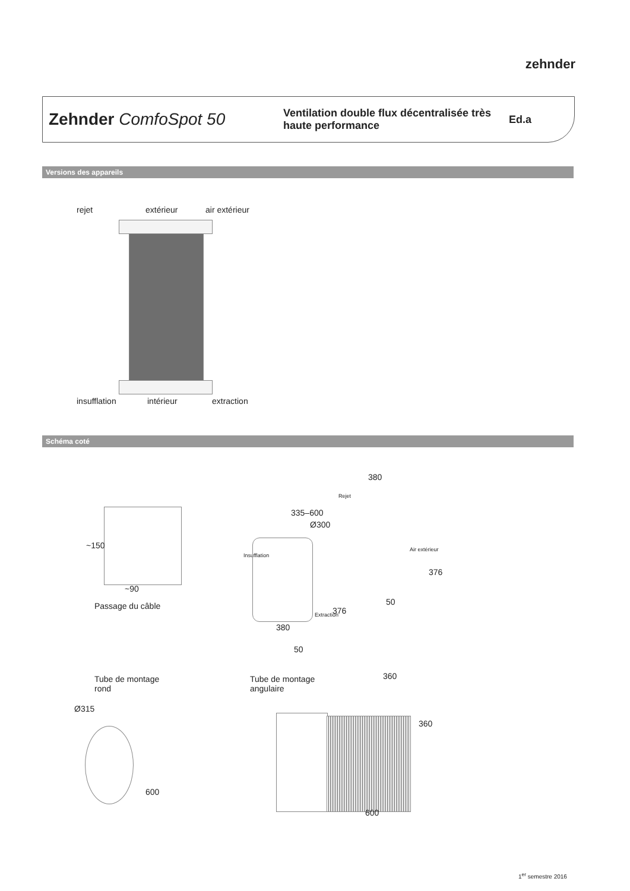zehnder
Zehnder ComfoSpot 50
Ventilation double flux décentralisée très haute performance
Ed.a
Versions des appareils
rejet extérieur air extérieur
insufflation intérieur extraction
Schéma coté
~150
~90
Passage du câble
380
335–600
Ø300
Rejet
Insufflation
Air extérieur
376
50
Extraction 376
380
50
Tube de montage
rond
Ø315
600
Tube de montage
angulaire
360
360
600
1<sup>er</sup> semestre 2016